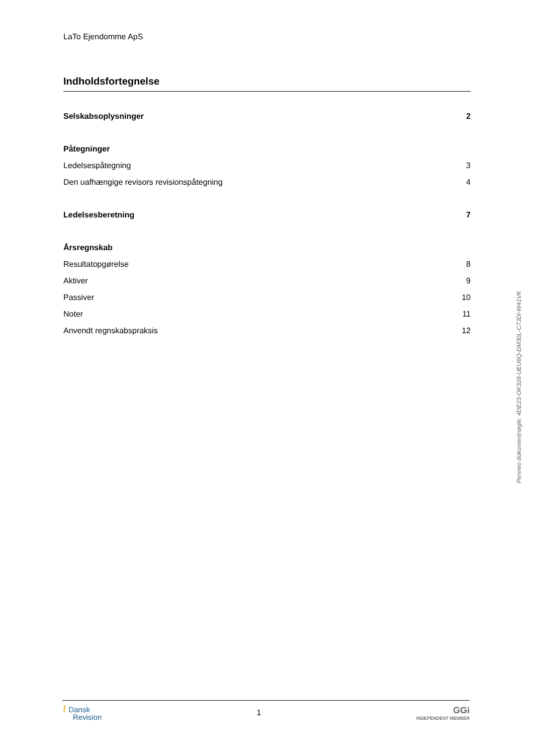LaTo Ejendomme ApS
Indholdsfortegnelse
Selskabsoplysninger 2
Påtegninger
Ledelsespåtegning 3
Den uafhængige revisors revisionspåtegning 4
Ledelsesberetning 7
Årsregnskab
Resultatopgørelse 8
Aktiver 9
Passiver 10
Noter 11
Anvendt regnskabspraksis 12
Penneo dokumentnøgle: 4DE23-OK328-UEU6Q-DM30L-C7JDI-W41VK
≀ Dansk
Revision
1
GGi
INDEPENDENT MEMBER